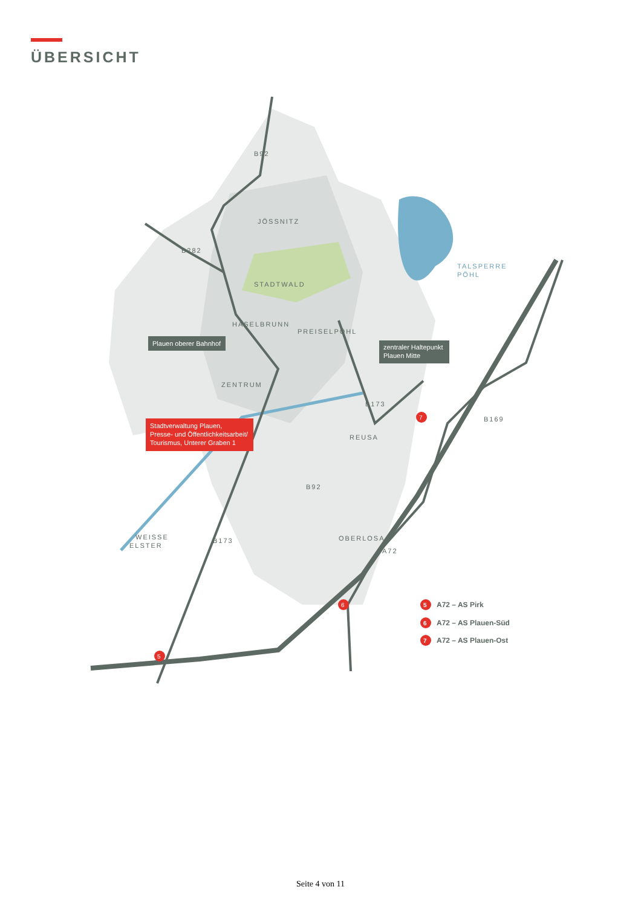ÜBERSICHT
JÖSSNITZ
STADTWALD
HASELBRUNN
PREISELPÖHL
ZENTRUM
REUSA
OBERLOSA
WEISSE
ELSTER
TALSPERRE
PÖHL
B92
B282
B173
B169
B92
B173
A72
Plauen oberer Bahnhof
zentraler Haltepunkt
Plauen Mitte
Stadtverwaltung Plauen,
Presse- und Öffentlichkeitsarbeit/
Tourismus, Unterer Graben 1
5
6
7
5
A72 – AS Pirk
6
A72 – AS Plauen-Süd
7
A72 – AS Plauen-Ost
Seite 4 von 11